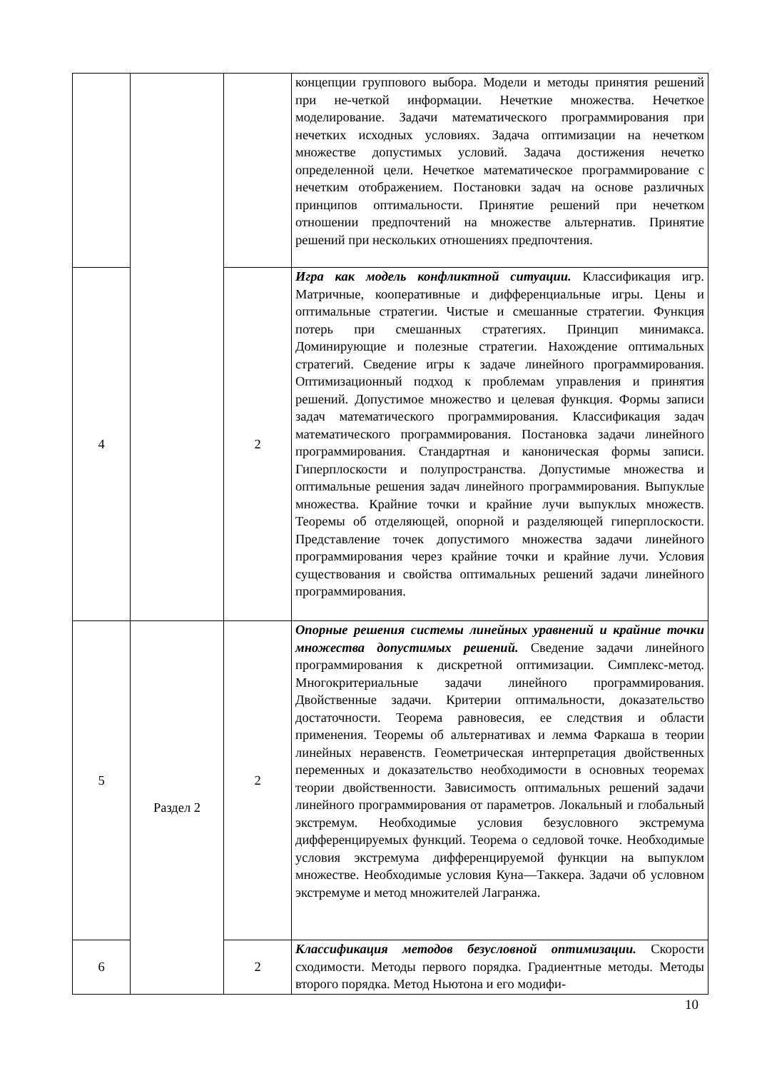| | | | концепции группового выбора. Модели и методы принятия решений при не-четкой информации. Нечеткие множества. Нечеткое моделирование. Задачи математического программирования при нечетких исходных условиях. Задача оптимизации на нечетком множестве допустимых условий. Задача достижения нечетко определенной цели. Нечеткое математическое программирование с нечетким отображением. Постановки задач на основе различных принципов оптимальности. Принятие решений при нечетком отношении предпочтений на множестве альтернатив. Принятие решений при нескольких отношениях предпочтения. |
| 4 | | 2 | Игра как модель конфликтной ситуации. Классификация игр. Матричные, кооперативные и дифференциальные игры. Цены и оптимальные стратегии. Чистые и смешанные стратегии. Функция потерь при смешанных стратегиях. Принцип минимакса. Доминирующие и полезные стратегии. Нахождение оптимальных стратегий. Сведение игры к задаче линейного программирования. Оптимизационный подход к проблемам управления и принятия решений. Допустимое множество и целевая функция. Формы записи задач математического программирования. Классификация задач математического программирования. Постановка задачи линейного программирования. Стандартная и каноническая формы записи. Гиперплоскости и полупространства. Допустимые множества и оптимальные решения задач линейного программирования. Выпуклые множества. Крайние точки и крайние лучи выпуклых множеств. Теоремы об отделяющей, опорной и разделяющей гиперплоскости. Представление точек допустимого множества задачи линейного программирования через крайние точки и крайние лучи. Условия существования и свойства оптимальных решений задачи линейного программирования. |
| 5 | Раздел 2 | 2 | Опорные решения системы линейных уравнений и крайние точки множества допустимых решений. Сведение задачи линейного программирования к дискретной оптимизации. Симплекс-метод. Многокритериальные задачи линейного программирования. Двойственные задачи. Критерии оптимальности, доказательство достаточности. Теорема равновесия, ее следствия и области применения. Теоремы об альтернативах и лемма Фаркаша в теории линейных неравенств. Геометрическая интерпретация двойственных переменных и доказательство необходимости в основных теоремах теории двойственности. Зависимость оптимальных решений задачи линейного программирования от параметров. Локальный и глобальный экстремум. Необходимые условия безусловного экстремума дифференцируемых функций. Теорема о седловой точке. Необходимые условия экстремума дифференцируемой функции на выпуклом множестве. Необходимые условия Куна—Таккера. Задачи об условном экстремуме и метод множителей Лагранжа. |
| 6 | | 2 | Классификация методов безусловной оптимизации. Скорости сходимости. Методы первого порядка. Градиентные методы. Методы второго порядка. Метод Ньютона и его модифи- |
10